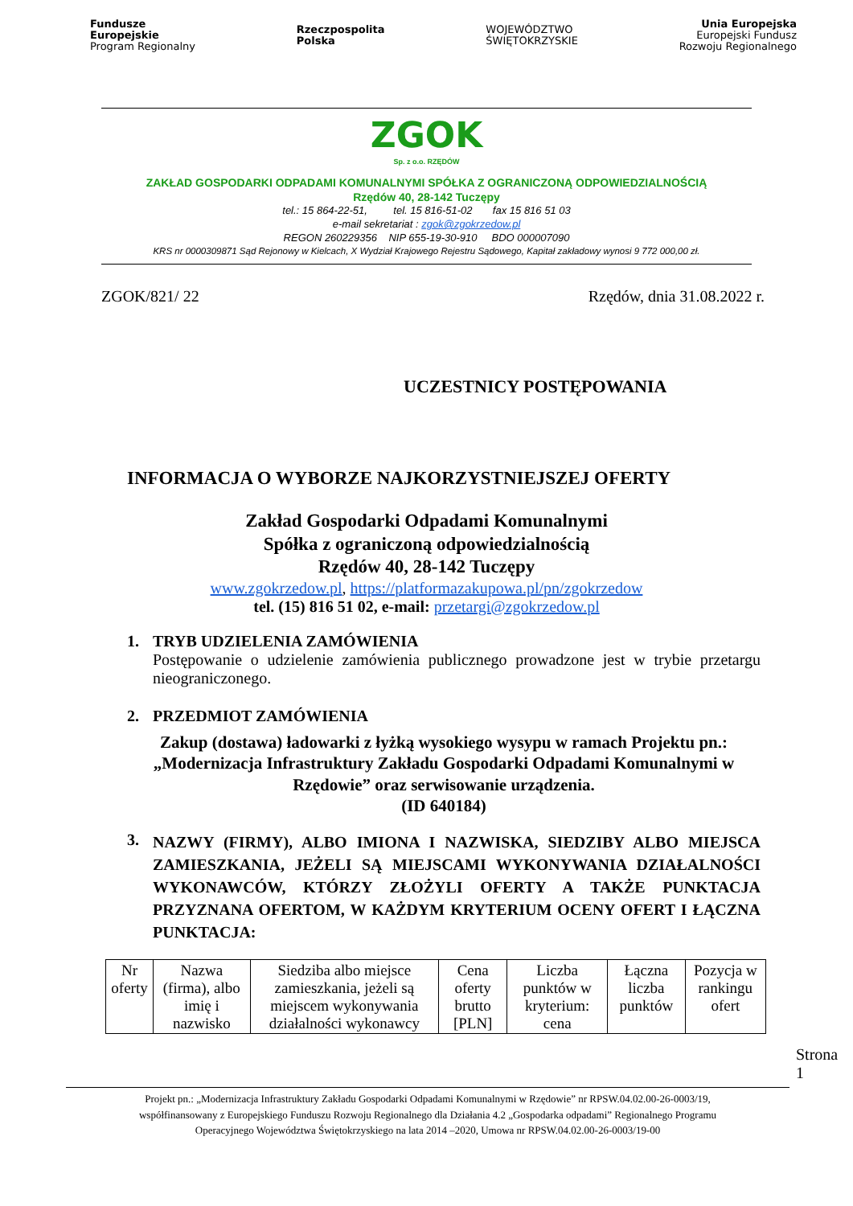Fundusze
Europejskie
Program Regionalny
Rzeczpospolita
Polska
WOJEWÓDZTWO
ŚWIĘTOKRZYSKIE
Unia Europejska
Europejski Fundusz
Rozwoju Regionalnego
ZGOK
Sp. z o.o. RZĘDÓW
ZAKŁAD GOSPODARKI ODPADAMI KOMUNALNYMI SPÓŁKA Z OGRANICZONĄ ODPOWIEDZIALNOŚCIĄ
Rzędów 40, 28-142 Tuczępy
tel.: 15 864-22-51, tel. 15 816-51-02 fax 15 816 51 03
e-mail sekretariat : zgok@zgokrzedow.pl
REGON 260229356 NIP 655-19-30-910 BDO 000007090
KRS nr 0000309871 Sąd Rejonowy w Kielcach, X Wydział Krajowego Rejestru Sądowego, Kapitał zakładowy wynosi 9 772 000,00 zł.
ZGOK/821/ 22 Rzędów, dnia 31.08.2022 r.
UCZESTNICY POSTĘPOWANIA
INFORMACJA O WYBORZE NAJKORZYSTNIEJSZEJ OFERTY
Zakład Gospodarki Odpadami Komunalnymi
Spółka z ograniczoną odpowiedzialnością
Rzędów 40, 28-142 Tuczępy
www.zgokrzedow.pl, https://platformazakupowa.pl/pn/zgokrzedow
tel. (15) 816 51 02, e-mail: przetargi@zgokrzedow.pl
1. TRYB UDZIELENIA ZAMÓWIENIA
Postępowanie o udzielenie zamówienia publicznego prowadzone jest w trybie przetargu nieograniczonego.
2. PRZEDMIOT ZAMÓWIENIA
Zakup (dostawa) ładowarki z łyżką wysokiego wysypu w ramach Projektu pn.: „Modernizacja Infrastruktury Zakładu Gospodarki Odpadami Komunalnymi w Rzędowie” oraz serwisowanie urządzenia.
(ID 640184)
3. NAZWY (FIRMY), ALBO IMIONA I NAZWISKA, SIEDZIBY ALBO MIEJSCA ZAMIESZKANIA, JEŻELI SĄ MIEJSCAMI WYKONYWANIA DZIAŁALNOŚCI WYKONAWCÓW, KTÓRZY ZŁOŻYLI OFERTY A TAKŻE PUNKTACJA PRZYZNANA OFERTOM, W KAŻDYM KRYTERIUM OCENY OFERT I ŁĄCZNA PUNKTACJA:
| Nr oferty | Nazwa (firma), albo imię i nazwisko | Siedziba albo miejsce zamieszkania, jeżeli są miejscem wykonywania działalności wykonawcy | Cena oferty brutto [PLN] | Liczba punktów w kryterium: cena | Łączna liczba punktów | Pozycja w rankingu ofert |
| --- | --- | --- | --- | --- | --- | --- |
Strona 1
Projekt pn.: „Modernizacja Infrastruktury Zakładu Gospodarki Odpadami Komunalnymi w Rzędowie” nr RPSW.04.02.00-26-0003/19,
współfinansowany z Europejskiego Funduszu Rozwoju Regionalnego dla Działania 4.2 „Gospodarka odpadami” Regionalnego Programu
Operacyjnego Województwa Świętokrzyskiego na lata 2014 –2020, Umowa nr RPSW.04.02.00-26-0003/19-00